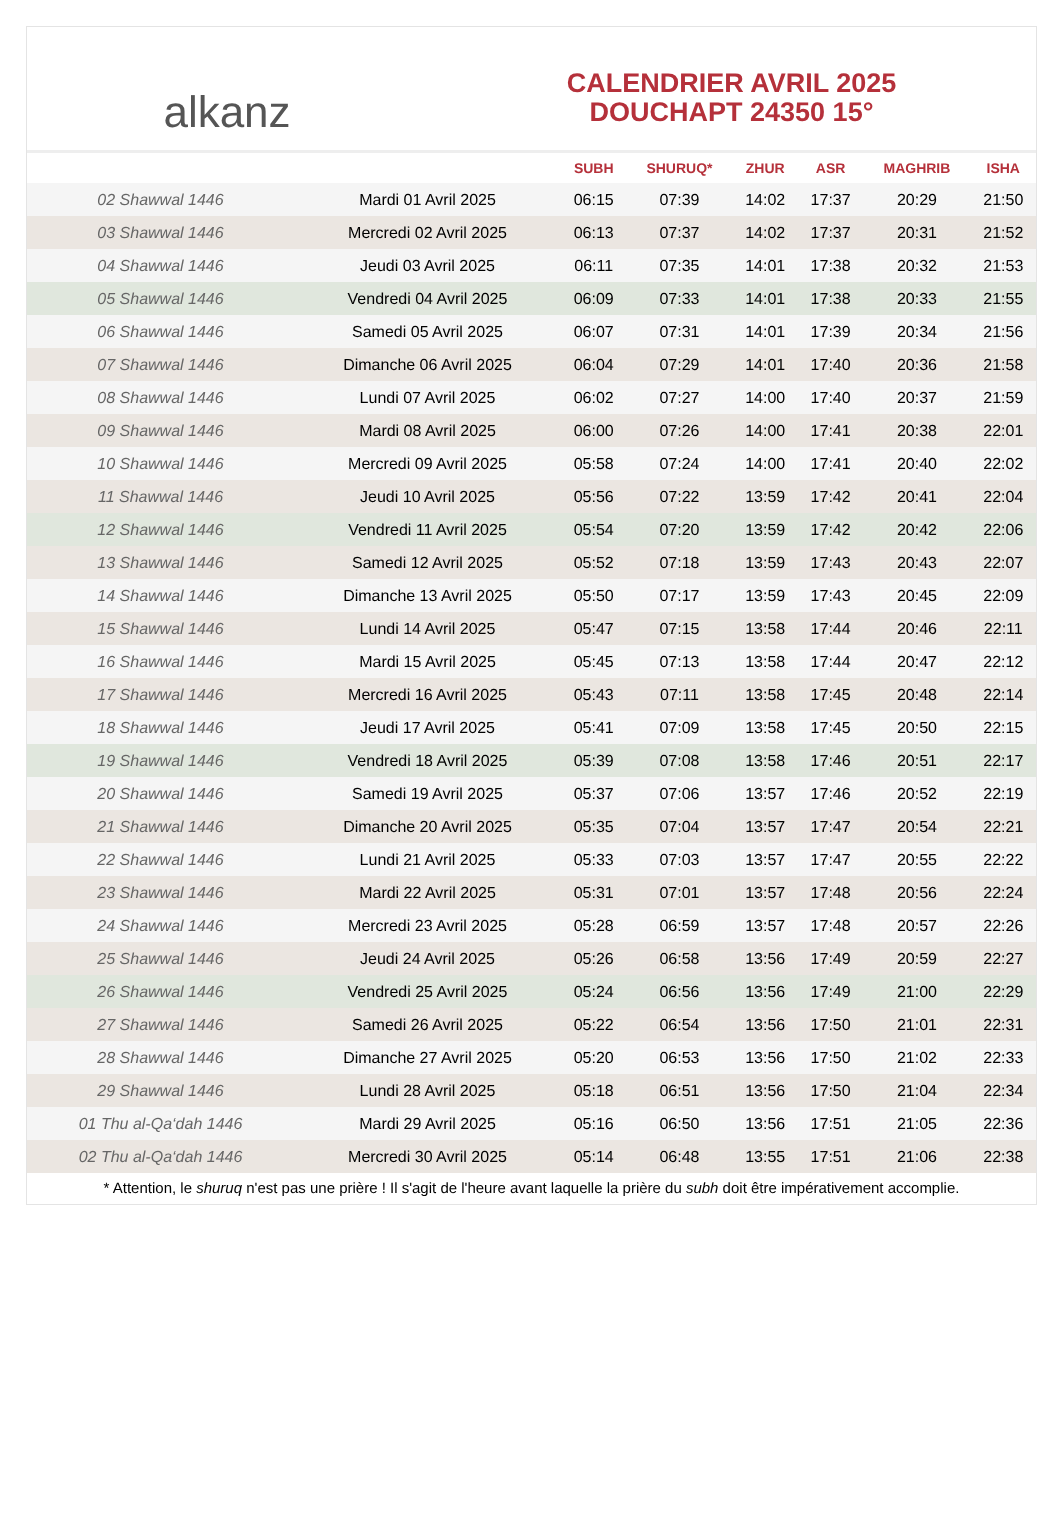alkanz
CALENDRIER AVRIL 2025
DOUCHAPT 24350 15°
| | | SUBH | SHURUQ* | ZHUR | ASR | MAGHRIB | ISHA |
| --- | --- | --- | --- | --- | --- | --- | --- |
| 02 Shawwal 1446 | Mardi 01 Avril 2025 | 06:15 | 07:39 | 14:02 | 17:37 | 20:29 | 21:50 |
| 03 Shawwal 1446 | Mercredi 02 Avril 2025 | 06:13 | 07:37 | 14:02 | 17:37 | 20:31 | 21:52 |
| 04 Shawwal 1446 | Jeudi 03 Avril 2025 | 06:11 | 07:35 | 14:01 | 17:38 | 20:32 | 21:53 |
| 05 Shawwal 1446 | Vendredi 04 Avril 2025 | 06:09 | 07:33 | 14:01 | 17:38 | 20:33 | 21:55 |
| 06 Shawwal 1446 | Samedi 05 Avril 2025 | 06:07 | 07:31 | 14:01 | 17:39 | 20:34 | 21:56 |
| 07 Shawwal 1446 | Dimanche 06 Avril 2025 | 06:04 | 07:29 | 14:01 | 17:40 | 20:36 | 21:58 |
| 08 Shawwal 1446 | Lundi 07 Avril 2025 | 06:02 | 07:27 | 14:00 | 17:40 | 20:37 | 21:59 |
| 09 Shawwal 1446 | Mardi 08 Avril 2025 | 06:00 | 07:26 | 14:00 | 17:41 | 20:38 | 22:01 |
| 10 Shawwal 1446 | Mercredi 09 Avril 2025 | 05:58 | 07:24 | 14:00 | 17:41 | 20:40 | 22:02 |
| 11 Shawwal 1446 | Jeudi 10 Avril 2025 | 05:56 | 07:22 | 13:59 | 17:42 | 20:41 | 22:04 |
| 12 Shawwal 1446 | Vendredi 11 Avril 2025 | 05:54 | 07:20 | 13:59 | 17:42 | 20:42 | 22:06 |
| 13 Shawwal 1446 | Samedi 12 Avril 2025 | 05:52 | 07:18 | 13:59 | 17:43 | 20:43 | 22:07 |
| 14 Shawwal 1446 | Dimanche 13 Avril 2025 | 05:50 | 07:17 | 13:59 | 17:43 | 20:45 | 22:09 |
| 15 Shawwal 1446 | Lundi 14 Avril 2025 | 05:47 | 07:15 | 13:58 | 17:44 | 20:46 | 22:11 |
| 16 Shawwal 1446 | Mardi 15 Avril 2025 | 05:45 | 07:13 | 13:58 | 17:44 | 20:47 | 22:12 |
| 17 Shawwal 1446 | Mercredi 16 Avril 2025 | 05:43 | 07:11 | 13:58 | 17:45 | 20:48 | 22:14 |
| 18 Shawwal 1446 | Jeudi 17 Avril 2025 | 05:41 | 07:09 | 13:58 | 17:45 | 20:50 | 22:15 |
| 19 Shawwal 1446 | Vendredi 18 Avril 2025 | 05:39 | 07:08 | 13:58 | 17:46 | 20:51 | 22:17 |
| 20 Shawwal 1446 | Samedi 19 Avril 2025 | 05:37 | 07:06 | 13:57 | 17:46 | 20:52 | 22:19 |
| 21 Shawwal 1446 | Dimanche 20 Avril 2025 | 05:35 | 07:04 | 13:57 | 17:47 | 20:54 | 22:21 |
| 22 Shawwal 1446 | Lundi 21 Avril 2025 | 05:33 | 07:03 | 13:57 | 17:47 | 20:55 | 22:22 |
| 23 Shawwal 1446 | Mardi 22 Avril 2025 | 05:31 | 07:01 | 13:57 | 17:48 | 20:56 | 22:24 |
| 24 Shawwal 1446 | Mercredi 23 Avril 2025 | 05:28 | 06:59 | 13:57 | 17:48 | 20:57 | 22:26 |
| 25 Shawwal 1446 | Jeudi 24 Avril 2025 | 05:26 | 06:58 | 13:56 | 17:49 | 20:59 | 22:27 |
| 26 Shawwal 1446 | Vendredi 25 Avril 2025 | 05:24 | 06:56 | 13:56 | 17:49 | 21:00 | 22:29 |
| 27 Shawwal 1446 | Samedi 26 Avril 2025 | 05:22 | 06:54 | 13:56 | 17:50 | 21:01 | 22:31 |
| 28 Shawwal 1446 | Dimanche 27 Avril 2025 | 05:20 | 06:53 | 13:56 | 17:50 | 21:02 | 22:33 |
| 29 Shawwal 1446 | Lundi 28 Avril 2025 | 05:18 | 06:51 | 13:56 | 17:50 | 21:04 | 22:34 |
| 01 Thu al-Qa‘dah 1446 | Mardi 29 Avril 2025 | 05:16 | 06:50 | 13:56 | 17:51 | 21:05 | 22:36 |
| 02 Thu al-Qa‘dah 1446 | Mercredi 30 Avril 2025 | 05:14 | 06:48 | 13:55 | 17:51 | 21:06 | 22:38 |
* Attention, le shuruq n'est pas une prière ! Il s'agit de l'heure avant laquelle la prière du subh doit être impérativement accomplie.